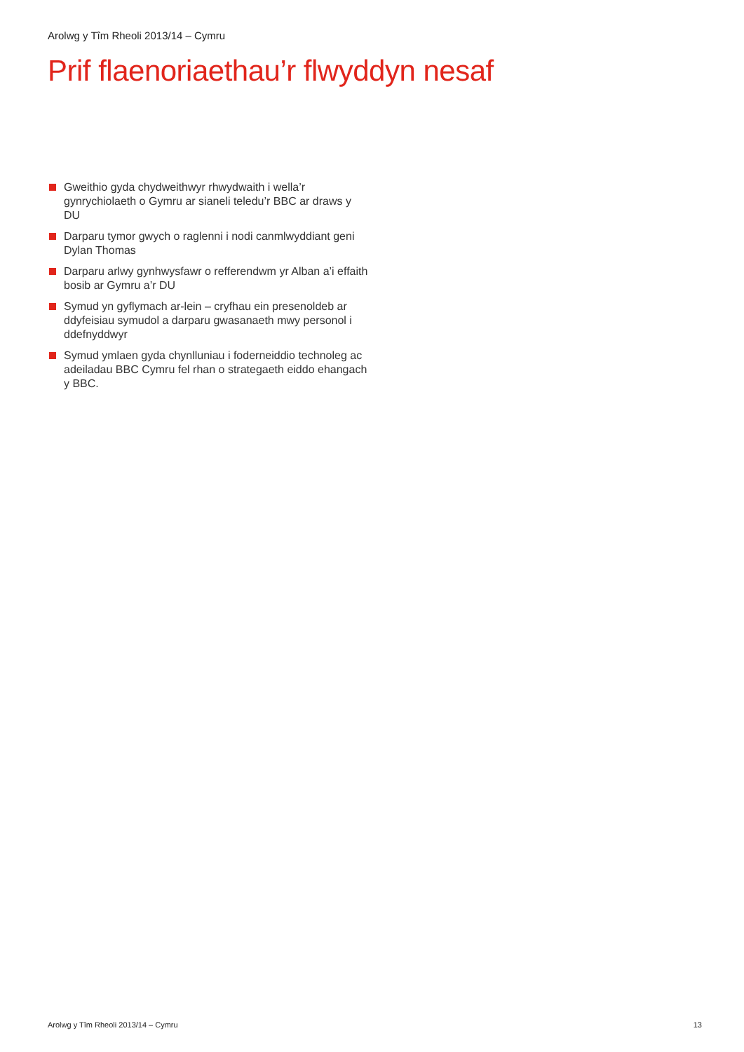Arolwg y Tîm Rheoli 2013/14 – Cymru
Prif flaenoriaethau’r flwyddyn nesaf
Gweithio gyda chydweithwyr rhwydwaith i wella’r gynrychiolaeth o Gymru ar sianeli teledu’r BBC ar draws y DU
Darparu tymor gwych o raglenni i nodi canmlwyddiant geni Dylan Thomas
Darparu arlwy gynhwysfawr o refferendwm yr Alban a’i effaith bosib ar Gymru a’r DU
Symud yn gyflymach ar-lein – cryfhau ein presenoldeb ar ddyfeisiau symudol a darparu gwasanaeth mwy personol i ddefnyddwyr
Symud ymlaen gyda chynlluniau i foderneiddio technoleg ac adeiladau BBC Cymru fel rhan o strategaeth eiddo ehangach y BBC.
Arolwg y Tîm Rheoli 2013/14 – Cymru 13